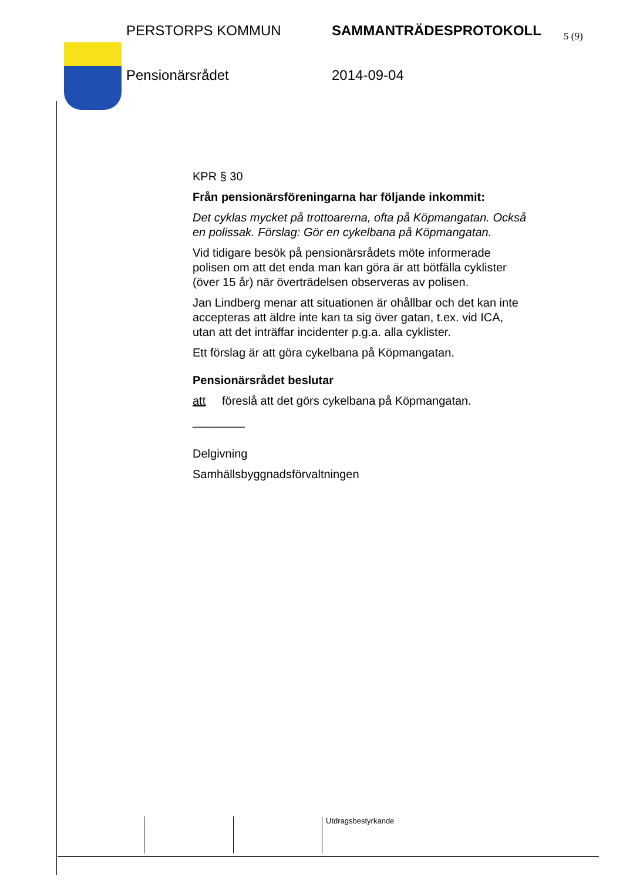5 (9)
PERSTORPS KOMMUN SAMMANTRÄDESPROTOKOLL
Pensionärsrådet 2014-09-04
KPR § 30
Från pensionärsföreningarna har följande inkommit:
Det cyklas mycket på trottoarerna, ofta på Köpmangatan. Också en polissak. Förslag: Gör en cykelbana på Köpmangatan.
Vid tidigare besök på pensionärsrådets möte informerade polisen om att det enda man kan göra är att bötfälla cyklister (över 15 år) när överträdelsen observeras av polisen.
Jan Lindberg menar att situationen är ohållbar och det kan inte accepteras att äldre inte kan ta sig över gatan, t.ex. vid ICA, utan att det inträffar incidenter p.g.a. alla cyklister.
Ett förslag är att göra cykelbana på Köpmangatan.
Pensionärsrådet beslutar
att föreslå att det görs cykelbana på Köpmangatan.
________
Delgivning
Samhällsbyggnadsförvaltningen
Utdragsbestyrkande